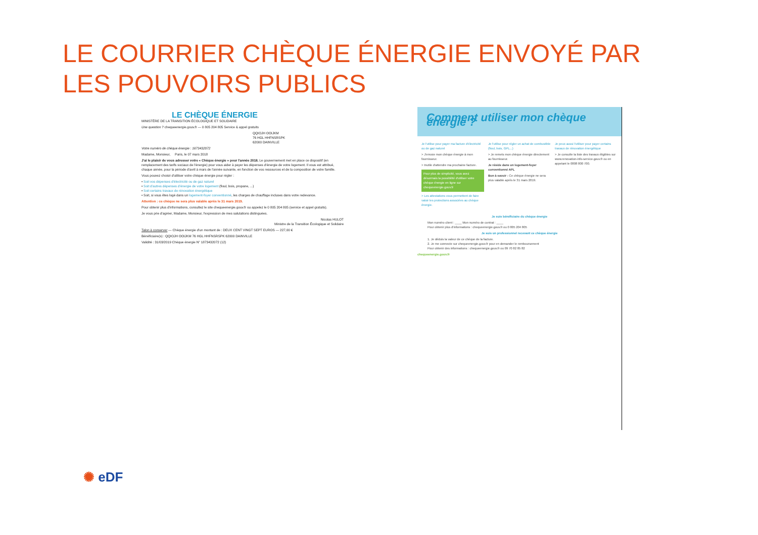LE COURRIER CHÈQUE ÉNERGIE ENVOYÉ PAR
LES POUVOIRS PUBLICS
LE CHÈQUE ÉNERGIE
MINISTÈRE DE LA TRANSITION ÉCOLOGIQUE ET SOLIDAIRE
Une question ? chequeenergie.gouv.fr — 0 805 204 805 Service & appel gratuits
QQIOJH OOIJKM
76 HGL HHFNSRSPK
62000 DAINVILLE
Votre numéro de chèque énergie : 1873432072
Madame, Monsieur, Paris, le 07 mars 2018
J'ai le plaisir de vous adresser votre « Chèque énergie » pour l'année 2018. Le gouvernement met en place ce dispositif (en remplacement des tarifs sociaux de l'énergie) pour vous aider à payer les dépenses d'énergie de votre logement. Il vous est attribué, chaque année, pour la période d'avril à mars de l'année suivante, en fonction de vos ressources et de la composition de votre famille.
Vous pouvez choisir d'utiliser votre chèque énergie pour régler :
• Soit vos dépenses d'électricité ou de gaz naturel
• Soit d'autres dépenses d'énergie de votre logement (fioul, bois, propane, ...)
• Soit certains travaux de rénovation énergétique
• Soit, si vous êtes logé dans un logement-foyer conventionné, les charges de chauffage incluses dans votre redevance.
Attention : ce chèque ne sera plus valable après le 31 mars 2019.
Pour obtenir plus d'informations, consultez le site chequeenergie.gouv.fr ou appelez le 0 805 204 805 (service et appel gratuits).
Je vous prie d'agréer, Madame, Monsieur, l'expression de mes salutations distinguées.
Nicolas HULOT
Ministre de la Transition Écologique et Solidaire
Talon à conserver — Chèque énergie d'un montant de : DEUX CENT VINGT SEPT EUROS — 227,00 €
Bénéficiaire(s) : QQIOJH OOIJKM 76 HGL HHFNSRSPK 62000 DAINVILLE
Validité : 31/03/2019 Chèque énergie N° 1873432072 (12)
Comment utiliser mon chèque énergie ?
Je l'utilise pour payer ma facture d'électricité ou de gaz naturel
> J'envoie mon chèque énergie à mon fournisseur.
> Inutile d'attendre ma prochaine facture.
Pour plus de simplicité, vous avez désormais la possibilité d'utiliser votre chèque énergie en ligne sur chequeenergie.gouv.fr
> Les attestations vous permettent de faire valoir les protections associées au chèque énergie.
Je l'utilise pour régler un achat de combustible (fioul, bois, GPL...)
> Je remets mon chèque énergie directement au fournisseur.
Je réside dans un logement-foyer conventionné APL
Bon à savoir : Ce chèque énergie ne sera plus valable après le 31 mars 2019.
Je peux aussi l'utiliser pour payer certains travaux de rénovation énergétique
> Je consulte la liste des travaux éligibles sur www.renovation-info-service.gouv.fr ou en appelant le 0808 800 700.
Je suis bénéficiaire du chèque énergie
Mon numéro client : ____ Mon numéro de contrat : ____
Pour obtenir plus d'informations : chequeenergie.gouv.fr ou 0 805 204 805
Je suis un professionnel recevant ce chèque énergie
1. Je déduis la valeur de ce chèque de la facture.
2. Je me connecte sur chequeenergie.gouv.fr pour en demander le remboursement
Pour obtenir des informations : chequeenergie.gouv.fr ou 09 70 82 85 82
chequeenergie.gouv.fr
✺ eDF